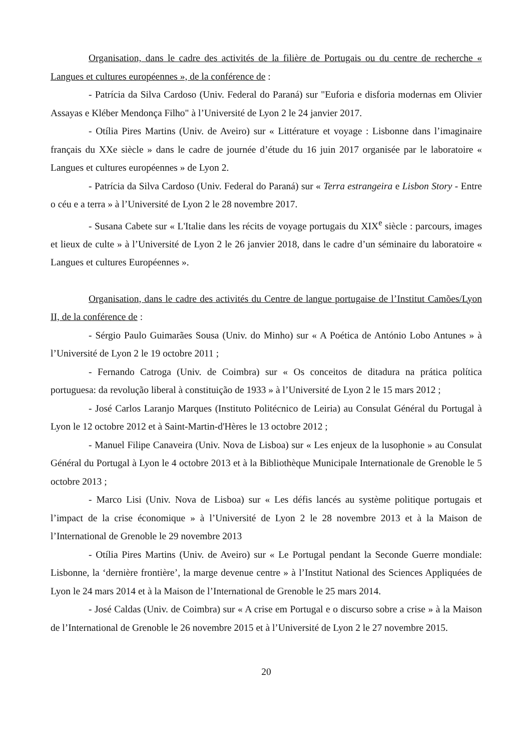Organisation, dans le cadre des activités de la filière de Portugais ou du centre de recherche « Langues et cultures européennes », de la conférence de :
- Patrícia da Silva Cardoso (Univ. Federal do Paraná) sur "Euforia e disforia modernas em Olivier Assayas e Kléber Mendonça Filho" à l’Université de Lyon 2 le 24 janvier 2017.
- Otília Pires Martins (Univ. de Aveiro) sur « Littérature et voyage : Lisbonne dans l’imaginaire français du XXe siècle » dans le cadre de journée d’étude du 16 juin 2017 organisée par le laboratoire « Langues et cultures européennes » de Lyon 2.
- Patrícia da Silva Cardoso (Univ. Federal do Paraná) sur « Terra estrangeira e Lisbon Story - Entre o céu e a terra » à l’Université de Lyon 2 le 28 novembre 2017.
- Susana Cabete sur « L'Italie dans les récits de voyage portugais du XIX<sup>e</sup> siècle : parcours, images et lieux de culte » à l’Université de Lyon 2 le 26 janvier 2018, dans le cadre d’un séminaire du laboratoire « Langues et cultures Européennes ».
Organisation, dans le cadre des activités du Centre de langue portugaise de l’Institut Camões/Lyon II, de la conférence de :
- Sérgio Paulo Guimarães Sousa (Univ. do Minho) sur « A Poética de António Lobo Antunes » à l’Université de Lyon 2 le 19 octobre 2011 ;
- Fernando Catroga (Univ. de Coimbra) sur « Os conceitos de ditadura na prática política portuguesa: da revolução liberal à constituição de 1933 » à l’Université de Lyon 2 le 15 mars 2012 ;
- José Carlos Laranjo Marques (Instituto Politécnico de Leiria) au Consulat Général du Portugal à Lyon le 12 octobre 2012 et à Saint-Martin-d'Hères le 13 octobre 2012 ;
- Manuel Filipe Canaveira (Univ. Nova de Lisboa) sur « Les enjeux de la lusophonie » au Consulat Général du Portugal à Lyon le 4 octobre 2013 et à la Bibliothèque Municipale Internationale de Grenoble le 5 octobre 2013 ;
- Marco Lisi (Univ. Nova de Lisboa) sur « Les défis lancés au système politique portugais et l’impact de la crise économique » à l’Université de Lyon 2 le 28 novembre 2013 et à la Maison de l’International de Grenoble le 29 novembre 2013
- Otília Pires Martins (Univ. de Aveiro) sur « Le Portugal pendant la Seconde Guerre mondiale: Lisbonne, la ‘dernière frontière’, la marge devenue centre » à l’Institut National des Sciences Appliquées de Lyon le 24 mars 2014 et à la Maison de l’International de Grenoble le 25 mars 2014.
- José Caldas (Univ. de Coimbra) sur « A crise em Portugal e o discurso sobre a crise » à la Maison de l’International de Grenoble le 26 novembre 2015 et à l’Université de Lyon 2 le 27 novembre 2015.
20